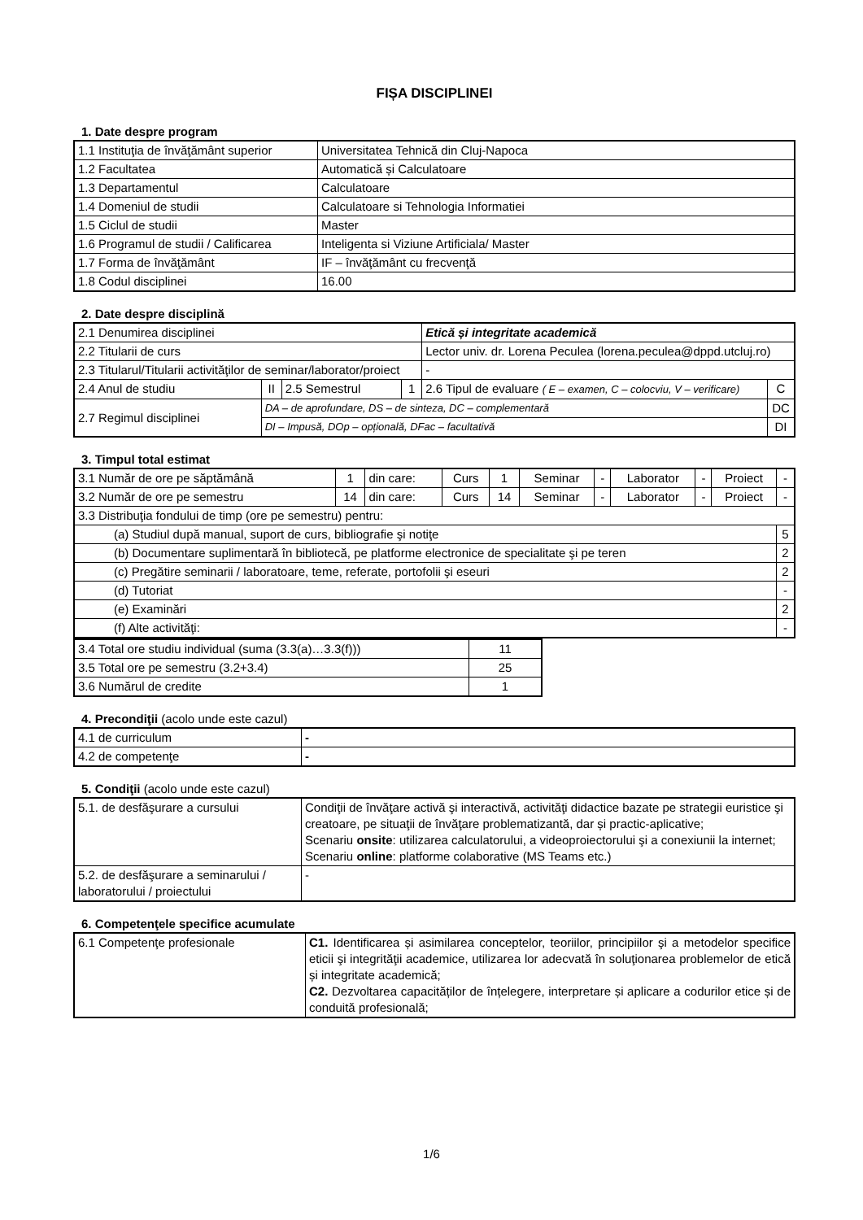FIȘA DISCIPLINEI
1. Date despre program
| 1.1 Instituţia de învăţământ superior | Universitatea Tehnică din Cluj-Napoca |
| 1.2 Facultatea | Automatică și Calculatoare |
| 1.3 Departamentul | Calculatoare |
| 1.4 Domeniul de studii | Calculatoare si Tehnologia Informatiei |
| 1.5 Ciclul de studii | Master |
| 1.6 Programul de studii / Calificarea | Inteligenta si Viziune Artificiala/ Master |
| 1.7 Forma de învăţământ | IF – învăţământ cu frecvenţă |
| 1.8 Codul disciplinei | 16.00 |
2. Date despre disciplină
| 2.1 Denumirea disciplinei | | | | Etică și integritate academică | |
| 2.2 Titularii de curs | | | | Lector univ. dr. Lorena Peculea (lorena.peculea@dppd.utcluj.ro) | |
| 2.3 Titularul/Titularii activităţilor de seminar/laborator/proiect | | | | - | |
| 2.4 Anul de studiu | II | 2.5 Semestrul | 1 | 2.6 Tipul de evaluare ( E – examen, C – colocviu, V – verificare) | C |
| 2.7 Regimul disciplinei | DA – de aprofundare, DS – de sinteza, DC – complementară | | | | DC |
| | DI – Impusă, DOp – opțională, DFac – facultativă | | | | DI |
3. Timpul total estimat
| 3.1 Număr de ore pe săptămână | 1 | din care: | Curs | 1 | Seminar | - | Laborator | - | Proiect | - |
| 3.2 Număr de ore pe semestru | 14 | din care: | Curs | 14 | Seminar | - | Laborator | - | Proiect | - |
| 3.3 Distribuţia fondului de timp (ore pe semestru) pentru: | | | | | | | | | | |
| (a) Studiul după manual, suport de curs, bibliografie şi notiţe | | | | | | | | | | 5 |
| (b) Documentare suplimentară în bibliotecă, pe platforme electronice de specialitate şi pe teren | | | | | | | | | | 2 |
| (c) Pregătire seminarii / laboratoare, teme, referate, portofolii şi eseuri | | | | | | | | | | 2 |
| (d) Tutoriat | | | | | | | | | | - |
| (e) Examinări | | | | | | | | | | 2 |
| (f) Alte activităţi: | | | | | | | | | | - |
| 3.4 Total ore studiu individual (suma (3.3(a)…3.3(f))) | 11 |
| 3.5 Total ore pe semestru (3.2+3.4) | 25 |
| 3.6 Numărul de credite | 1 |
4. Precondiţii (acolo unde este cazul)
| 4.1 de curriculum | - |
| 4.2 de competenţe | - |
5. Condiţii (acolo unde este cazul)
| 5.1. de desfăşurare a cursului | Condiţii de învăţare activă şi interactivă, activităţi didactice bazate pe strategii euristice şi creatoare, pe situaţii de învăţare problematizantă, dar și practic-aplicative; Scenariu onsite : utilizarea calculatorului, a videoproiectorului şi a conexiunii la internet; Scenariu online : platforme colaborative (MS Teams etc.) |
| 5.2. de desfăşurare a seminarului / laboratorului / proiectului | - |
6. Competenţele specifice acumulate
| 6.1 Competenţe profesionale | C1. Identificarea și asimilarea conceptelor, teoriilor, principiilor şi a metodelor specifice eticii şi integrităţii academice, utilizarea lor adecvată în soluţionarea problemelor de etică și integritate academică; C2. Dezvoltarea capacităților de înțelegere, interpretare și aplicare a codurilor etice și de conduită profesională; |
1/6